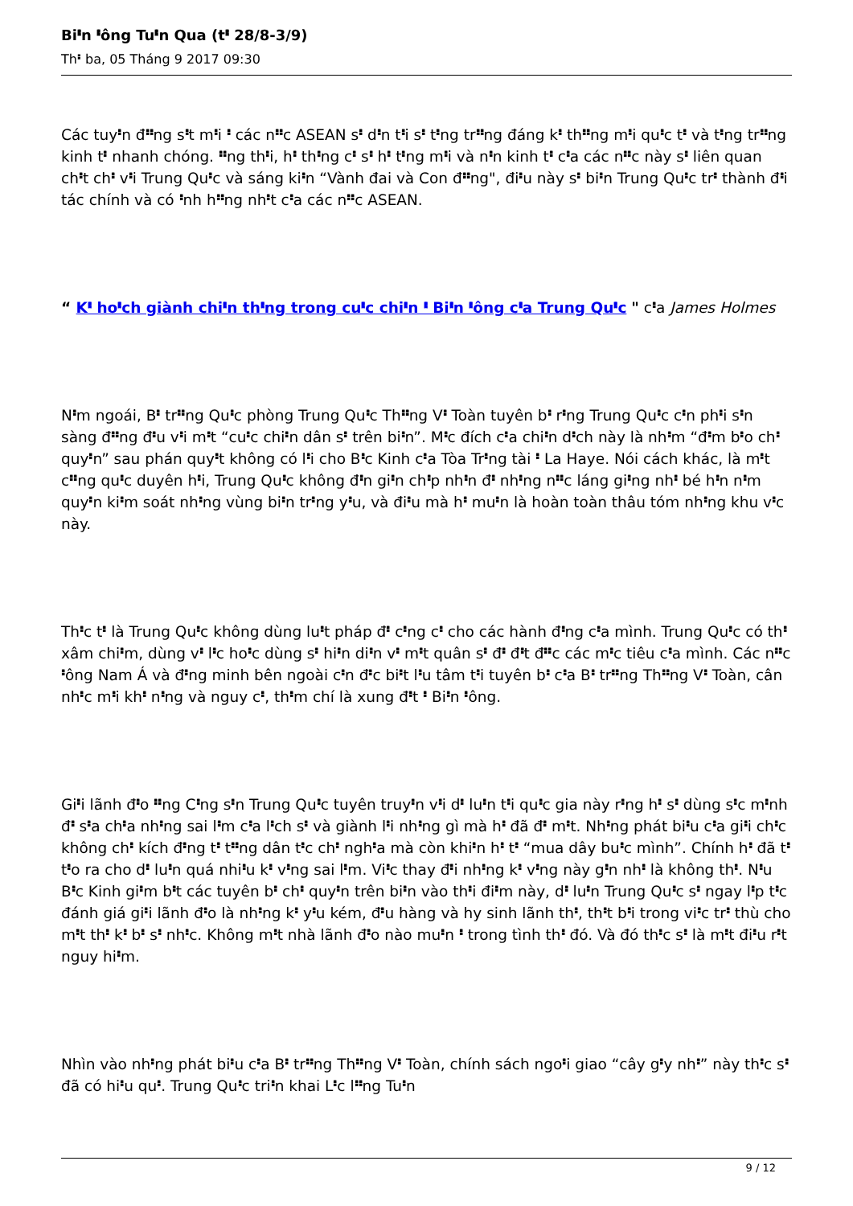Bi𝇔n 𝇔ông Tu𝇔n Qua (t𝇔 28/8-3/9)
Th𝇔 ba, 05 Tháng 9 2017 09:30
Các tuy𝇔n đ𝇔𝇔ng s𝇔t m𝇔i 𝇔 các n𝇔𝇔c ASEAN s𝇔 d𝇔n t𝇔i s𝇔 t𝇔ng tr𝇔𝇔ng đáng k𝇔 th𝇔𝇔ng m𝇔i qu𝇔c t𝇔 và t𝇔ng tr𝇔𝇔ng kinh t𝇔 nhanh chóng. 𝇔𝇔ng th𝇔i, h𝇔 th𝇔ng c𝇔 s𝇔 h𝇔 t𝇔ng m𝇔i và n𝇔n kinh t𝇔 c𝇔a các n𝇔𝇔c này s𝇔 liên quan ch𝇔t ch𝇔 v𝇔i Trung Qu𝇔c và sáng ki𝇔n “Vành đai và Con đ𝇔𝇔ng", đi𝇔u này s𝇔 bi𝇔n Trung Qu𝇔c tr𝇔 thành đ𝇔i tác chính và có 𝇔nh h𝇔𝇔ng nh𝇔t c𝇔a các n𝇔𝇔c ASEAN.
“ K𝇔 ho𝇔ch giành chi𝇔n th𝇔ng trong cu𝇔c chi𝇔n 𝇔 Bi𝇔n 𝇔ông c𝇔a Trung Qu𝇔c " c𝇔a James Holmes
N𝇔m ngoái, B𝇔 tr𝇔𝇔ng Qu𝇔c phòng Trung Qu𝇔c Th𝇔𝇔ng V𝇔 Toàn tuyên b𝇔 r𝇔ng Trung Qu𝇔c c𝇔n ph𝇔i s𝇔n sàng đ𝇔𝇔ng đ𝇔u v𝇔i m𝇔t “cu𝇔c chi𝇔n dân s𝇔 trên bi𝇔n”. M𝇔c đích c𝇔a chi𝇔n d𝇔ch này là nh𝇔m “đ𝇔m b𝇔o ch𝇔 quy𝇔n” sau phán quy𝇔t không có l𝇔i cho B𝇔c Kinh c𝇔a Tòa Tr𝇔ng tài 𝇔 La Haye. Nói cách khác, là m𝇔t c𝇔𝇔ng qu𝇔c duyên h𝇔i, Trung Qu𝇔c không đ𝇔n gi𝇔n ch𝇔p nh𝇔n đ𝇔 nh𝇔ng n𝇔𝇔c láng gi𝇔ng nh𝇔 bé h𝇔n n𝇔m quy𝇔n ki𝇔m soát nh𝇔ng vùng bi𝇔n tr𝇔ng y𝇔u, và đi𝇔u mà h𝇔 mu𝇔n là hoàn toàn thâu tóm nh𝇔ng khu v𝇔c này.
Th𝇔c t𝇔 là Trung Qu𝇔c không dùng lu𝇔t pháp đ𝇔 c𝇔ng c𝇔 cho các hành đ𝇔ng c𝇔a mình. Trung Qu𝇔c có th𝇔 xâm chi𝇔m, dùng v𝇔 l𝇔c ho𝇔c dùng s𝇔 hi𝇔n di𝇔n v𝇔 m𝇔t quân s𝇔 đ𝇔 đ𝇔t đ𝇔𝇔c các m𝇔c tiêu c𝇔a mình. Các n𝇔𝇔c 𝇔ông Nam Á và đ𝇔ng minh bên ngoài c𝇔n đ𝇔c bi𝇔t l𝇔u tâm t𝇔i tuyên b𝇔 c𝇔a B𝇔 tr𝇔𝇔ng Th𝇔𝇔ng V𝇔 Toàn, cân nh𝇔c m𝇔i kh𝇔 n𝇔ng và nguy c𝇔, th𝇔m chí là xung đ𝇔t 𝇔 Bi𝇔n 𝇔ông.
Gi𝇔i lãnh đ𝇔o 𝇔𝇔ng C𝇔ng s𝇔n Trung Qu𝇔c tuyên truy𝇔n v𝇔i d𝇔 lu𝇔n t𝇔i qu𝇔c gia này r𝇔ng h𝇔 s𝇔 dùng s𝇔c m𝇔nh đ𝇔 s𝇔a ch𝇔a nh𝇔ng sai l𝇔m c𝇔a l𝇔ch s𝇔 và giành l𝇔i nh𝇔ng gì mà h𝇔 đã đ𝇔 m𝇔t. Nh𝇔ng phát bi𝇔u c𝇔a gi𝇔i ch𝇔c không ch𝇔 kích đ𝇔ng t𝇔 t𝇔𝇔ng dân t𝇔c ch𝇔 ngh𝇔a mà còn khi𝇔n h𝇔 t𝇔 “mua dây bu𝇔c mình”. Chính h𝇔 đã t𝇔 t𝇔o ra cho d𝇔 lu𝇔n quá nhi𝇔u k𝇔 v𝇔ng sai l𝇔m. Vi𝇔c thay đ𝇔i nh𝇔ng k𝇔 v𝇔ng này g𝇔n nh𝇔 là không th𝇔. N𝇔u B𝇔c Kinh gi𝇔m b𝇔t các tuyên b𝇔 ch𝇔 quy𝇔n trên bi𝇔n vào th𝇔i đi𝇔m này, d𝇔 lu𝇔n Trung Qu𝇔c s𝇔 ngay l𝇔p t𝇔c đánh giá gi𝇔i lãnh đ𝇔o là nh𝇔ng k𝇔 y𝇔u kém, đ𝇔u hàng và hy sinh lãnh th𝇔, th𝇔t b𝇔i trong vi𝇔c tr𝇔 thù cho m𝇔t th𝇔 k𝇔 b𝇔 s𝇔 nh𝇔c. Không m𝇔t nhà lãnh đ𝇔o nào mu𝇔n 𝇔 trong tình th𝇔 đó. Và đó th𝇔c s𝇔 là m𝇔t đi𝇔u r𝇔t nguy hi𝇔m.
Nhìn vào nh𝇔ng phát bi𝇔u c𝇔a B𝇔 tr𝇔𝇔ng Th𝇔𝇔ng V𝇔 Toàn, chính sách ngo𝇔i giao “cây g𝇔y nh𝇔” này th𝇔c s𝇔 đã có hi𝇔u qu𝇔. Trung Qu𝇔c tri𝇔n khai L𝇔c l𝇔𝇔ng Tu𝇔n
9 / 12